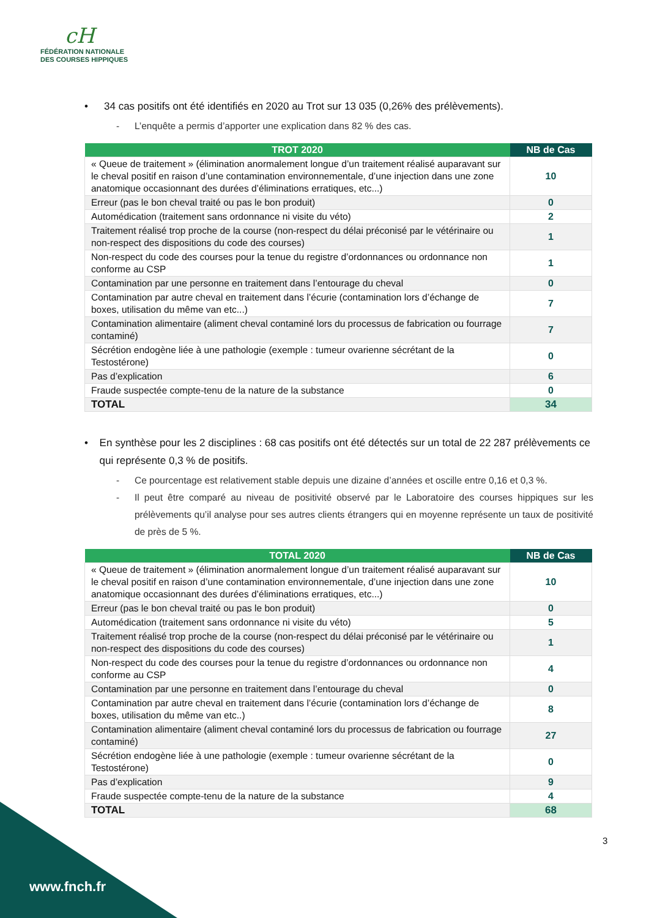cH
FÉDÉRATION NATIONALE
DES COURSES HIPPIQUES
• 34 cas positifs ont été identifiés en 2020 au Trot sur 13 035 (0,26% des prélèvements).
- L’enquête a permis d’apporter une explication dans 82 % des cas.
| TROT 2020 | NB de Cas |
| --- | --- |
| « Queue de traitement » (élimination anormalement longue d’un traitement réalisé auparavant sur le cheval positif en raison d’une contamination environnementale, d’une injection dans une zone anatomique occasionnant des durées d’éliminations erratiques, etc...) | 10 |
| Erreur (pas le bon cheval traité ou pas le bon produit) | 0 |
| Automédication (traitement sans ordonnance ni visite du véto) | 2 |
| Traitement réalisé trop proche de la course (non-respect du délai préconisé par le vétérinaire ou non-respect des dispositions du code des courses) | 1 |
| Non-respect du code des courses pour la tenue du registre d’ordonnances ou ordonnance non conforme au CSP | 1 |
| Contamination par une personne en traitement dans l’entourage du cheval | 0 |
| Contamination par autre cheval en traitement dans l’écurie (contamination lors d’échange de boxes, utilisation du même van etc...) | 7 |
| Contamination alimentaire (aliment cheval contaminé lors du processus de fabrication ou fourrage contaminé) | 7 |
| Sécrétion endogène liée à une pathologie (exemple : tumeur ovarienne sécrétant de la Testostérone) | 0 |
| Pas d’explication | 6 |
| Fraude suspectée compte-tenu de la nature de la substance | 0 |
| TOTAL | 34 |
• En synthèse pour les 2 disciplines : 68 cas positifs ont été détectés sur un total de 22 287 prélèvements ce qui représente 0,3 % de positifs.
- Ce pourcentage est relativement stable depuis une dizaine d’années et oscille entre 0,16 et 0,3 %.
- Il peut être comparé au niveau de positivité observé par le Laboratoire des courses hippiques sur les prélèvements qu’il analyse pour ses autres clients étrangers qui en moyenne représente un taux de positivité de près de 5 %.
| TOTAL 2020 | NB de Cas |
| --- | --- |
| « Queue de traitement » (élimination anormalement longue d’un traitement réalisé auparavant sur le cheval positif en raison d’une contamination environnementale, d’une injection dans une zone anatomique occasionnant des durées d’éliminations erratiques, etc...) | 10 |
| Erreur (pas le bon cheval traité ou pas le bon produit) | 0 |
| Automédication (traitement sans ordonnance ni visite du véto) | 5 |
| Traitement réalisé trop proche de la course (non-respect du délai préconisé par le vétérinaire ou non-respect des dispositions du code des courses) | 1 |
| Non-respect du code des courses pour la tenue du registre d’ordonnances ou ordonnance non conforme au CSP | 4 |
| Contamination par une personne en traitement dans l’entourage du cheval | 0 |
| Contamination par autre cheval en traitement dans l’écurie (contamination lors d’échange de boxes, utilisation du même van etc..) | 8 |
| Contamination alimentaire (aliment cheval contaminé lors du processus de fabrication ou fourrage contaminé) | 27 |
| Sécrétion endogène liée à une pathologie (exemple : tumeur ovarienne sécrétant de la Testostérone) | 0 |
| Pas d’explication | 9 |
| Fraude suspectée compte-tenu de la nature de la substance | 4 |
| TOTAL | 68 |
3
www.fnch.fr